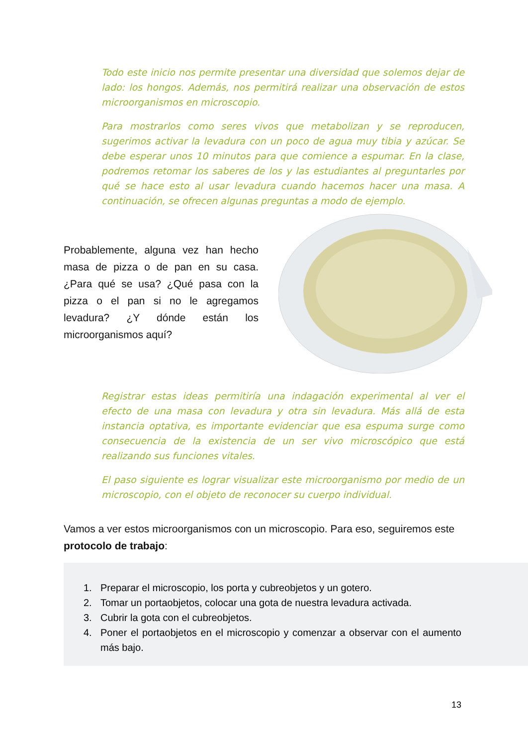Todo este inicio nos permite presentar una diversidad que solemos dejar de lado: los hongos. Además, nos permitirá realizar una observación de estos microorganismos en microscopio.
Para mostrarlos como seres vivos que metabolizan y se reproducen, sugerimos activar la levadura con un poco de agua muy tibia y azúcar. Se debe esperar unos 10 minutos para que comience a espumar. En la clase, podremos retomar los saberes de los y las estudiantes al preguntarles por qué se hace esto al usar levadura cuando hacemos hacer una masa. A continuación, se ofrecen algunas preguntas a modo de ejemplo.
Probablemente, alguna vez han hecho masa de pizza o de pan en su casa. ¿Para qué se usa? ¿Qué pasa con la pizza o el pan si no le agregamos levadura? ¿Y dónde están los microorganismos aquí?
Registrar estas ideas permitiría una indagación experimental al ver el efecto de una masa con levadura y otra sin levadura. Más allá de esta instancia optativa, es importante evidenciar que esa espuma surge como consecuencia de la existencia de un ser vivo microscópico que está realizando sus funciones vitales.
El paso siguiente es lograr visualizar este microorganismo por medio de un microscopio, con el objeto de reconocer su cuerpo individual.
Vamos a ver estos microorganismos con un microscopio. Para eso, seguiremos este protocolo de trabajo:
1. Preparar el microscopio, los porta y cubreobjetos y un gotero.
2. Tomar un portaobjetos, colocar una gota de nuestra levadura activada.
3. Cubrir la gota con el cubreobjetos.
4. Poner el portaobjetos en el microscopio y comenzar a observar con el aumento más bajo.
13